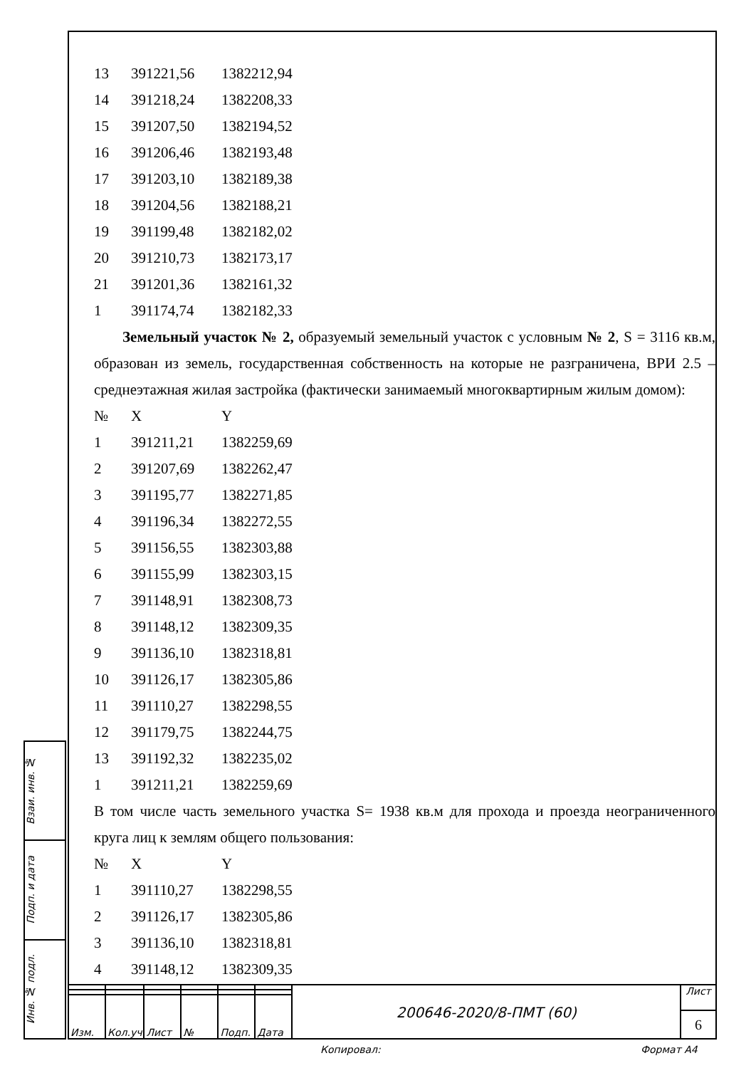| 13 | 391221,56 | 1382212,94 |
| 14 | 391218,24 | 1382208,33 |
| 15 | 391207,50 | 1382194,52 |
| 16 | 391206,46 | 1382193,48 |
| 17 | 391203,10 | 1382189,38 |
| 18 | 391204,56 | 1382188,21 |
| 19 | 391199,48 | 1382182,02 |
| 20 | 391210,73 | 1382173,17 |
| 21 | 391201,36 | 1382161,32 |
| 1 | 391174,74 | 1382182,33 |
Земельный участок № 2, образуемый земельный участок с условным № 2, S = 3116 кв.м, образован из земель, государственная собственность на которые не разграничена, ВРИ 2.5 – среднеэтажная жилая застройка (фактически занимаемый многоквартирным жилым домом):
| № | X | Y |
| --- | --- | --- |
| 1 | 391211,21 | 1382259,69 |
| 2 | 391207,69 | 1382262,47 |
| 3 | 391195,77 | 1382271,85 |
| 4 | 391196,34 | 1382272,55 |
| 5 | 391156,55 | 1382303,88 |
| 6 | 391155,99 | 1382303,15 |
| 7 | 391148,91 | 1382308,73 |
| 8 | 391148,12 | 1382309,35 |
| 9 | 391136,10 | 1382318,81 |
| 10 | 391126,17 | 1382305,86 |
| 11 | 391110,27 | 1382298,55 |
| 12 | 391179,75 | 1382244,75 |
| 13 | 391192,32 | 1382235,02 |
| 1 | 391211,21 | 1382259,69 |
В том числе часть земельного участка S= 1938 кв.м для прохода и проезда неограниченного круга лиц к землям общего пользования:
| № | X | Y |
| --- | --- | --- |
| 1 | 391110,27 | 1382298,55 |
| 2 | 391126,17 | 1382305,86 |
| 3 | 391136,10 | 1382318,81 |
| 4 | 391148,12 | 1382309,35 |
Взаи. инв. №
Подп. и дата
Инв. № подл.
| Изм. | Кол.уч | Лист | № | Подп. | Дата |
200646-2020/8-ПМТ (60)
Лист
6
Копировал: Формат А4